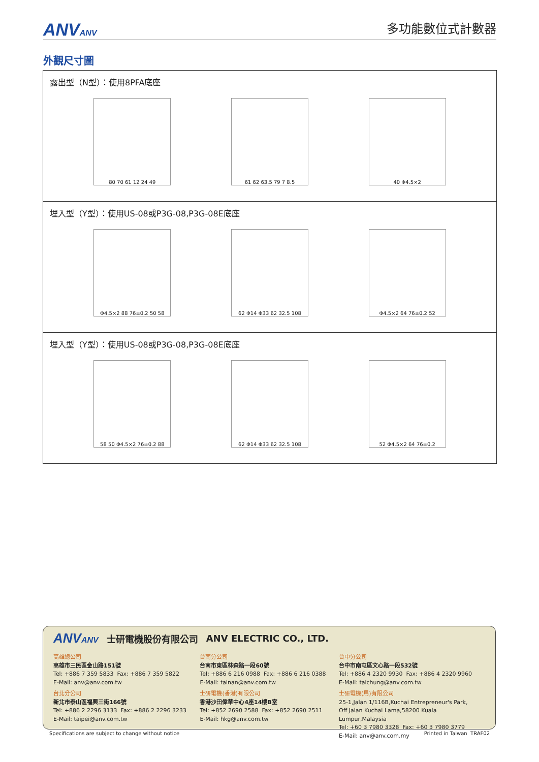ANVANV 多功能數位式計數器
外觀尺寸圖
露出型（N型）：使用8PFA底座
80 70 61 12 24 49 61 62 63.5 79 7 8.5 40 Φ4.5×2
埋入型（Y型）：使用US-08或P3G-08,P3G-08E底座
Φ4.5×2 88 76±0.2 50 58 62 Φ14 Φ33 62 32.5 108 Φ4.5×2 64 76±0.2 52
埋入型（Y型）：使用US-08或P3G-08,P3G-08E底座
58 50 Φ4.5×2 76±0.2 88 62 Φ14 Φ33 62 32.5 108 52 Φ4.5×2 64 76±0.2
ANVANV 士研電機股份有限公司 ANV ELECTRIC CO., LTD.
高雄總公司
高雄市三民區金山路151號
Tel: +886 7 359 5833 Fax: +886 7 359 5822
E-Mail: anv@anv.com.tw
台北分公司
新北市泰山區福興三街166號
Tel: +886 2 2296 3133 Fax: +886 2 2296 3233
E-Mail: taipei@anv.com.tw
台南分公司
台南市東區林森路一段60號
Tel: +886 6 216 0988 Fax: +886 6 216 0388
E-Mail: tainan@anv.com.tw
士研電機(香港)有限公司
香港沙田偉華中心4座14樓B室
Tel: +852 2690 2588 Fax: +852 2690 2511
E-Mail: hkg@anv.com.tw
台中分公司
台中市南屯區文心路一段532號
Tel: +886 4 2320 9930 Fax: +886 4 2320 9960
E-Mail: taichung@anv.com.tw
士研電機(馬)有限公司
25-1,Jalan 1/116B,Kuchai Entrepreneur's Park,
Off Jalan Kuchai Lama,58200 Kuala Lumpur,Malaysia
Tel: +60 3 7980 3328 Fax: +60 3 7980 3779
E-Mail: anv@anv.com.my
Specifications are subject to change without notice Printed in Taiwan TRAF02